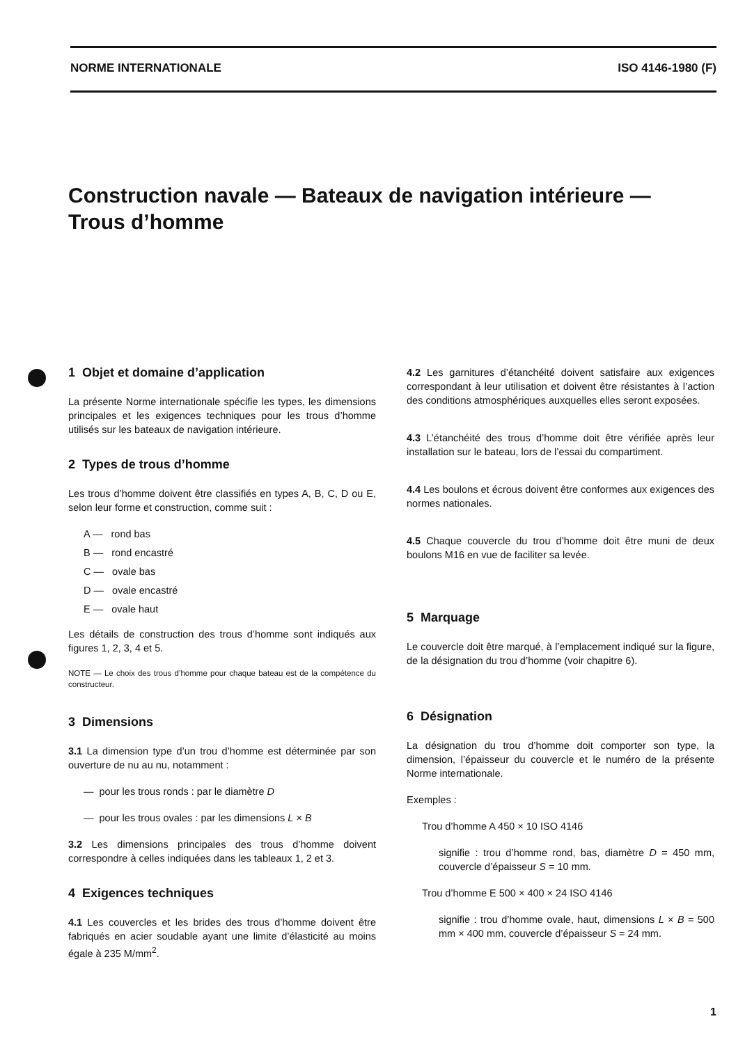NORME INTERNATIONALE ISO 4146-1980 (F)
Construction navale — Bateaux de navigation intérieure —
Trous d’homme
1 Objet et domaine d’application
La présente Norme internationale spécifie les types, les dimensions principales et les exigences techniques pour les trous d’homme utilisés sur les bateaux de navigation intérieure.
2 Types de trous d’homme
Les trous d’homme doivent être classifiés en types A, B, C, D ou E, selon leur forme et construction, comme suit :
A — rond bas
B — rond encastré
C — ovale bas
D — ovale encastré
E — ovale haut
Les détails de construction des trous d’homme sont indiqués aux figures 1, 2, 3, 4 et 5.
NOTE — Le choix des trous d’homme pour chaque bateau est de la compétence du constructeur.
3 Dimensions
3.1 La dimension type d’un trou d’homme est déterminée par son ouverture de nu au nu, notamment :
— pour les trous ronds : par le diamètre D
— pour les trous ovales : par les dimensions L × B
3.2 Les dimensions principales des trous d’homme doivent correspondre à celles indiquées dans les tableaux 1, 2 et 3.
4 Exigences techniques
4.1 Les couvercles et les brides des trous d’homme doivent être fabriqués en acier soudable ayant une limite d’élasticité au moins égale à 235 M/mm<sup>2</sup>.
4.2 Les garnitures d’étanchéité doivent satisfaire aux exigences correspondant à leur utilisation et doivent être résistantes à l’action des conditions atmosphériques auxquelles elles seront exposées.
4.3 L’étanchéité des trous d’homme doit être vérifiée après leur installation sur le bateau, lors de l’essai du compartiment.
4.4 Les boulons et écrous doivent être conformes aux exigences des normes nationales.
4.5 Chaque couvercle du trou d’homme doit être muni de deux boulons M16 en vue de faciliter sa levée.
5 Marquage
Le couvercle doit être marqué, à l’emplacement indiqué sur la figure, de la désignation du trou d’homme (voir chapitre 6).
6 Désignation
La désignation du trou d’homme doit comporter son type, la dimension, l’épaisseur du couvercle et le numéro de la présente Norme internationale.
Exemples :
Trou d’homme A 450 × 10 ISO 4146
signifie : trou d’homme rond, bas, diamètre D = 450 mm, couvercle d’épaisseur S = 10 mm.
Trou d’homme E 500 × 400 × 24 ISO 4146
signifie : trou d’homme ovale, haut, dimensions L × B = 500 mm × 400 mm, couvercle d’épaisseur S = 24 mm.
1